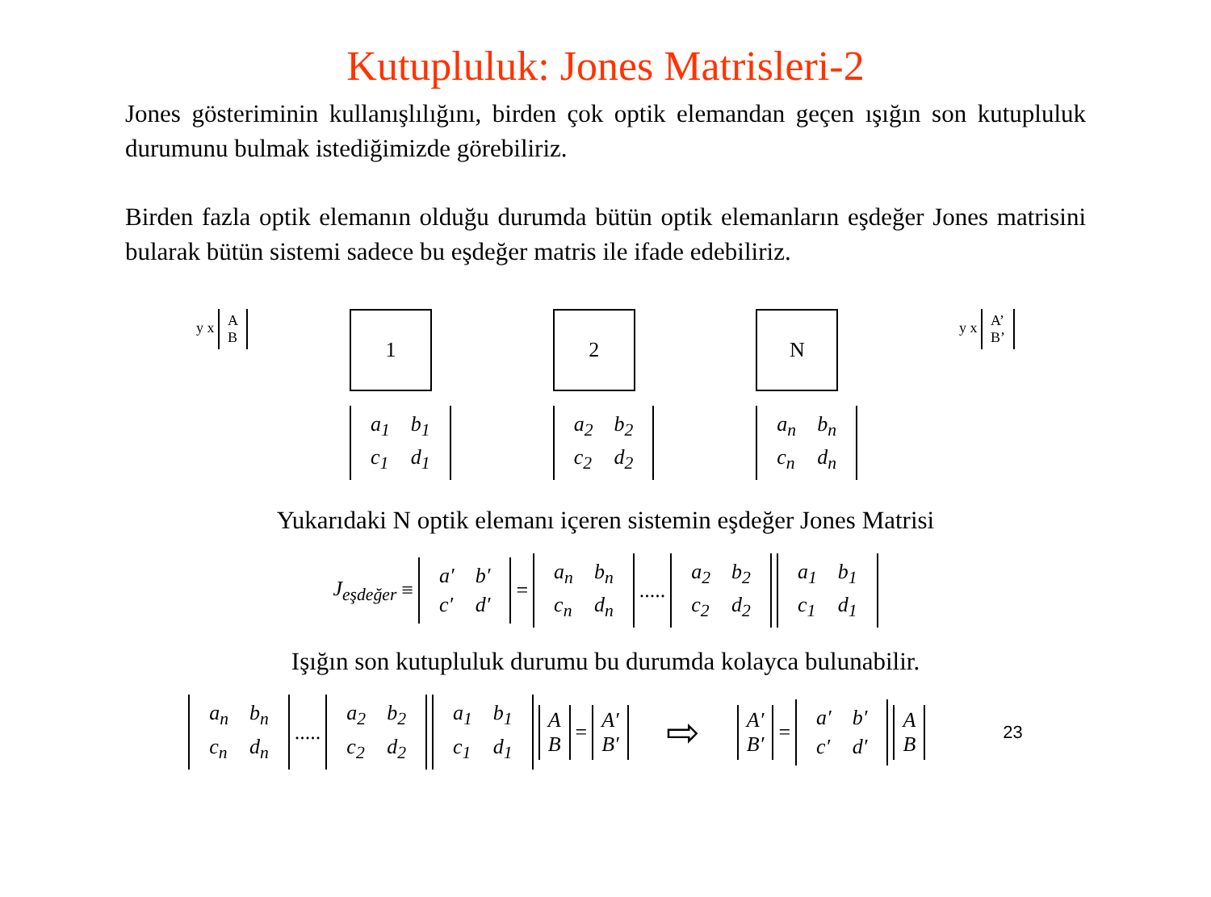Kutupluluk: Jones Matrisleri-2
Jones gösteriminin kullanışlılığını, birden çok optik elemandan geçen ışığın son kutupluluk durumunu bulmak istediğimizde görebiliriz.
Birden fazla optik elemanın olduğu durumda bütün optik elemanların eşdeğer Jones matrisini bularak bütün sistemi sadece bu eşdeğer matris ile ifade edebiliriz.
y x A
B
1
| a<sub>1</sub> | b<sub>1</sub> |
| c<sub>1</sub> | d<sub>1</sub> |
2
| a<sub>2</sub> | b<sub>2</sub> |
| c<sub>2</sub> | d<sub>2</sub> |
N
| a<sub>n</sub> | b<sub>n</sub> |
| c<sub>n</sub> | d<sub>n</sub> |
y x A’
B’
Yukarıdaki N optik elemanı içeren sistemin eşdeğer Jones Matrisi
J<sub>eşdeğer</sub> ≡
| a′ | b′ |
| c′ | d′ |
=
| a<sub>n</sub> | b<sub>n</sub> |
| c<sub>n</sub> | d<sub>n</sub> |
.....
| a<sub>2</sub> | b<sub>2</sub> |
| c<sub>2</sub> | d<sub>2</sub> |
| a<sub>1</sub> | b<sub>1</sub> |
| c<sub>1</sub> | d<sub>1</sub> |
Işığın son kutupluluk durumu bu durumda kolayca bulunabilir.
| a<sub>n</sub> | b<sub>n</sub> |
| c<sub>n</sub> | d<sub>n</sub> |
.....
| a<sub>2</sub> | b<sub>2</sub> |
| c<sub>2</sub> | d<sub>2</sub> |
| a<sub>1</sub> | b<sub>1</sub> |
| c<sub>1</sub> | d<sub>1</sub> |
A
B = A′
B′ ⇨ A′
B′ =
| a′ | b′ |
| c′ | d′ |
A
B 23